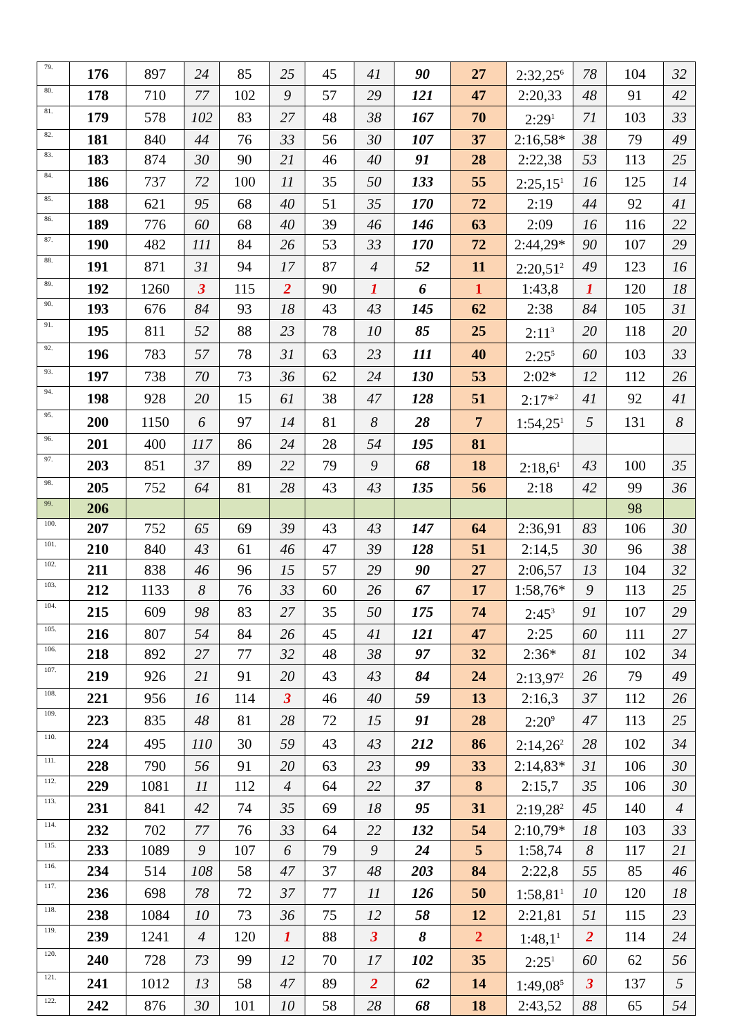| 79. | 176 | 897 | 24 | 85 | 25 | 45 | 41 | 90 | 27 | 2:32,25<sup>6</sup> | 78 | 104 | 32 |
| 80. | 178 | 710 | 77 | 102 | 9 | 57 | 29 | 121 | 47 | 2:20,33 | 48 | 91 | 42 |
| 81. | 179 | 578 | 102 | 83 | 27 | 48 | 38 | 167 | 70 | 2:29<sup>1</sup> | 71 | 103 | 33 |
| 82. | 181 | 840 | 44 | 76 | 33 | 56 | 30 | 107 | 37 | 2:16,58* | 38 | 79 | 49 |
| 83. | 183 | 874 | 30 | 90 | 21 | 46 | 40 | 91 | 28 | 2:22,38 | 53 | 113 | 25 |
| 84. | 186 | 737 | 72 | 100 | 11 | 35 | 50 | 133 | 55 | 2:25,15<sup>1</sup> | 16 | 125 | 14 |
| 85. | 188 | 621 | 95 | 68 | 40 | 51 | 35 | 170 | 72 | 2:19 | 44 | 92 | 41 |
| 86. | 189 | 776 | 60 | 68 | 40 | 39 | 46 | 146 | 63 | 2:09 | 16 | 116 | 22 |
| 87. | 190 | 482 | 111 | 84 | 26 | 53 | 33 | 170 | 72 | 2:44,29* | 90 | 107 | 29 |
| 88. | 191 | 871 | 31 | 94 | 17 | 87 | 4 | 52 | 11 | 2:20,51<sup>2</sup> | 49 | 123 | 16 |
| 89. | 192 | 1260 | 3 | 115 | 2 | 90 | 1 | 6 | 1 | 1:43,8 | 1 | 120 | 18 |
| 90. | 193 | 676 | 84 | 93 | 18 | 43 | 43 | 145 | 62 | 2:38 | 84 | 105 | 31 |
| 91. | 195 | 811 | 52 | 88 | 23 | 78 | 10 | 85 | 25 | 2:11<sup>3</sup> | 20 | 118 | 20 |
| 92. | 196 | 783 | 57 | 78 | 31 | 63 | 23 | 111 | 40 | 2:25<sup>5</sup> | 60 | 103 | 33 |
| 93. | 197 | 738 | 70 | 73 | 36 | 62 | 24 | 130 | 53 | 2:02* | 12 | 112 | 26 |
| 94. | 198 | 928 | 20 | 15 | 61 | 38 | 47 | 128 | 51 | 2:17*<sup>2</sup> | 41 | 92 | 41 |
| 95. | 200 | 1150 | 6 | 97 | 14 | 81 | 8 | 28 | 7 | 1:54,25<sup>1</sup> | 5 | 131 | 8 |
| 96. | 201 | 400 | 117 | 86 | 24 | 28 | 54 | 195 | 81 | | | | |
| 97. | 203 | 851 | 37 | 89 | 22 | 79 | 9 | 68 | 18 | 2:18,6<sup>1</sup> | 43 | 100 | 35 |
| 98. | 205 | 752 | 64 | 81 | 28 | 43 | 43 | 135 | 56 | 2:18 | 42 | 99 | 36 |
| 99. | 206 | | | | | | | | | | | 98 | |
| 100. | 207 | 752 | 65 | 69 | 39 | 43 | 43 | 147 | 64 | 2:36,91 | 83 | 106 | 30 |
| 101. | 210 | 840 | 43 | 61 | 46 | 47 | 39 | 128 | 51 | 2:14,5 | 30 | 96 | 38 |
| 102. | 211 | 838 | 46 | 96 | 15 | 57 | 29 | 90 | 27 | 2:06,57 | 13 | 104 | 32 |
| 103. | 212 | 1133 | 8 | 76 | 33 | 60 | 26 | 67 | 17 | 1:58,76* | 9 | 113 | 25 |
| 104. | 215 | 609 | 98 | 83 | 27 | 35 | 50 | 175 | 74 | 2:45<sup>3</sup> | 91 | 107 | 29 |
| 105. | 216 | 807 | 54 | 84 | 26 | 45 | 41 | 121 | 47 | 2:25 | 60 | 111 | 27 |
| 106. | 218 | 892 | 27 | 77 | 32 | 48 | 38 | 97 | 32 | 2:36* | 81 | 102 | 34 |
| 107. | 219 | 926 | 21 | 91 | 20 | 43 | 43 | 84 | 24 | 2:13,97<sup>2</sup> | 26 | 79 | 49 |
| 108. | 221 | 956 | 16 | 114 | 3 | 46 | 40 | 59 | 13 | 2:16,3 | 37 | 112 | 26 |
| 109. | 223 | 835 | 48 | 81 | 28 | 72 | 15 | 91 | 28 | 2:20<sup>9</sup> | 47 | 113 | 25 |
| 110. | 224 | 495 | 110 | 30 | 59 | 43 | 43 | 212 | 86 | 2:14,26<sup>2</sup> | 28 | 102 | 34 |
| 111. | 228 | 790 | 56 | 91 | 20 | 63 | 23 | 99 | 33 | 2:14,83* | 31 | 106 | 30 |
| 112. | 229 | 1081 | 11 | 112 | 4 | 64 | 22 | 37 | 8 | 2:15,7 | 35 | 106 | 30 |
| 113. | 231 | 841 | 42 | 74 | 35 | 69 | 18 | 95 | 31 | 2:19,28<sup>2</sup> | 45 | 140 | 4 |
| 114. | 232 | 702 | 77 | 76 | 33 | 64 | 22 | 132 | 54 | 2:10,79* | 18 | 103 | 33 |
| 115. | 233 | 1089 | 9 | 107 | 6 | 79 | 9 | 24 | 5 | 1:58,74 | 8 | 117 | 21 |
| 116. | 234 | 514 | 108 | 58 | 47 | 37 | 48 | 203 | 84 | 2:22,8 | 55 | 85 | 46 |
| 117. | 236 | 698 | 78 | 72 | 37 | 77 | 11 | 126 | 50 | 1:58,81<sup>1</sup> | 10 | 120 | 18 |
| 118. | 238 | 1084 | 10 | 73 | 36 | 75 | 12 | 58 | 12 | 2:21,81 | 51 | 115 | 23 |
| 119. | 239 | 1241 | 4 | 120 | 1 | 88 | 3 | 8 | 2 | 1:48,1<sup>1</sup> | 2 | 114 | 24 |
| 120. | 240 | 728 | 73 | 99 | 12 | 70 | 17 | 102 | 35 | 2:25<sup>1</sup> | 60 | 62 | 56 |
| 121. | 241 | 1012 | 13 | 58 | 47 | 89 | 2 | 62 | 14 | 1:49,08<sup>5</sup> | 3 | 137 | 5 |
| 122. | 242 | 876 | 30 | 101 | 10 | 58 | 28 | 68 | 18 | 2:43,52 | 88 | 65 | 54 |